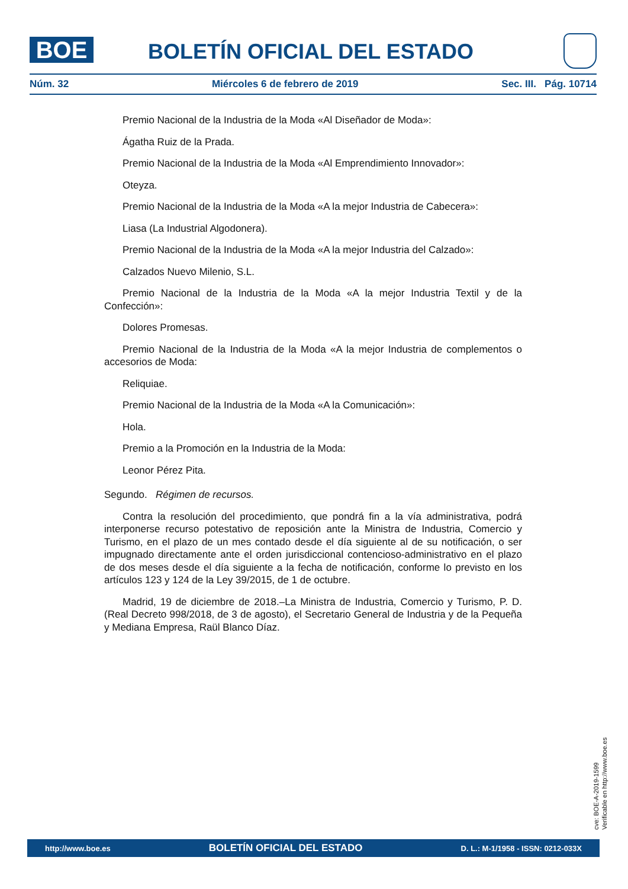BOE BOLETÍN OFICIAL DEL ESTADO
Núm. 32 Miércoles 6 de febrero de 2019 Sec. III. Pág. 10714
Premio Nacional de la Industria de la Moda «Al Diseñador de Moda»:
Ágatha Ruiz de la Prada.
Premio Nacional de la Industria de la Moda «Al Emprendimiento Innovador»:
Oteyza.
Premio Nacional de la Industria de la Moda «A la mejor Industria de Cabecera»:
Liasa (La Industrial Algodonera).
Premio Nacional de la Industria de la Moda «A la mejor Industria del Calzado»:
Calzados Nuevo Milenio, S.L.
Premio Nacional de la Industria de la Moda «A la mejor Industria Textil y de la Confección»:
Dolores Promesas.
Premio Nacional de la Industria de la Moda «A la mejor Industria de complementos o accesorios de Moda:
Reliquiae.
Premio Nacional de la Industria de la Moda «A la Comunicación»:
Hola.
Premio a la Promoción en la Industria de la Moda:
Leonor Pérez Pita.
Segundo. Régimen de recursos.
Contra la resolución del procedimiento, que pondrá fin a la vía administrativa, podrá interponerse recurso potestativo de reposición ante la Ministra de Industria, Comercio y Turismo, en el plazo de un mes contado desde el día siguiente al de su notificación, o ser impugnado directamente ante el orden jurisdiccional contencioso-administrativo en el plazo de dos meses desde el día siguiente a la fecha de notificación, conforme lo previsto en los artículos 123 y 124 de la Ley 39/2015, de 1 de octubre.
Madrid, 19 de diciembre de 2018.–La Ministra de Industria, Comercio y Turismo, P. D. (Real Decreto 998/2018, de 3 de agosto), el Secretario General de Industria y de la Pequeña y Mediana Empresa, Raül Blanco Díaz.
cve: BOE-A-2019-1599
Verificable en http://www.boe.es
http://www.boe.es BOLETÍN OFICIAL DEL ESTADO D. L.: M-1/1958 - ISSN: 0212-033X